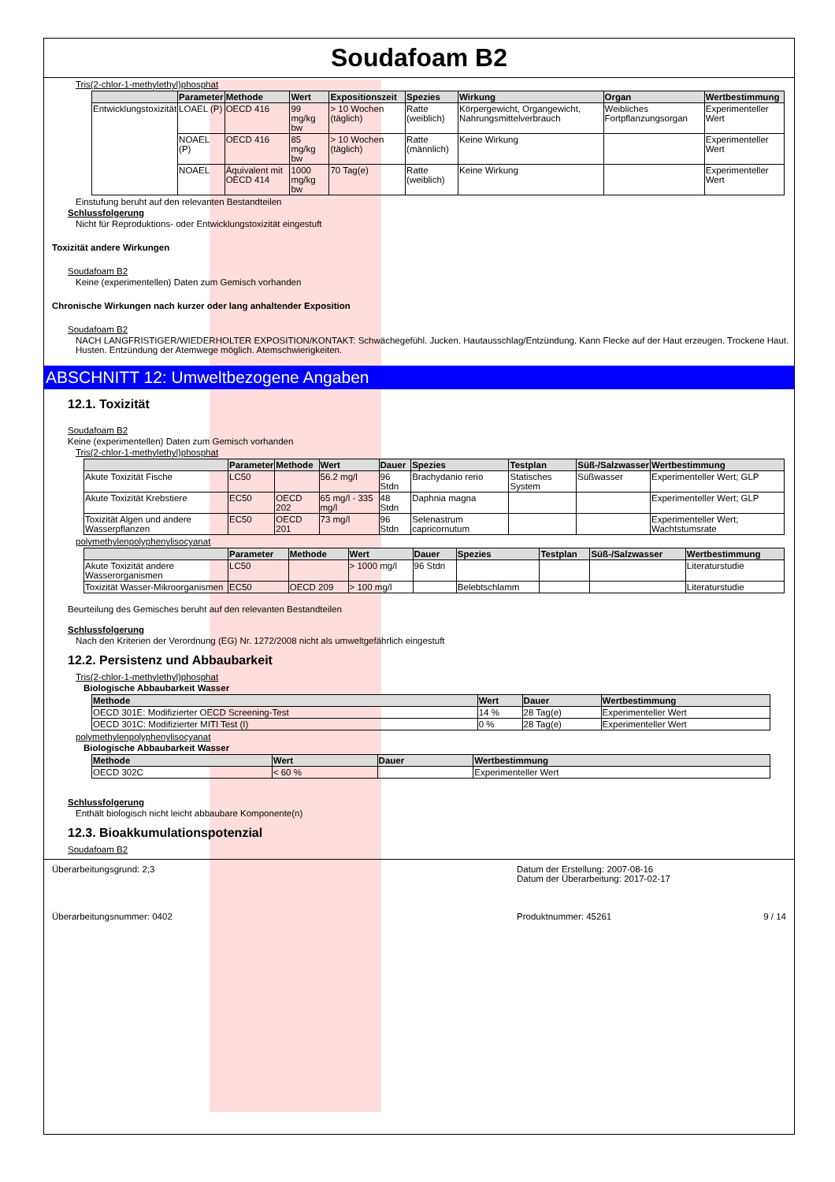Soudafoam B2
Tris(2-chlor-1-methylethyl)phosphat
| | Parameter | Methode | Wert | Expositionszeit | Spezies | Wirkung | Organ | Wertbestimmung |
| --- | --- | --- | --- | --- | --- | --- | --- | --- |
| Entwicklungstoxizität | LOAEL (P) | OECD 416 | 99 mg/kg bw | > 10 Wochen (täglich) | Ratte (weiblich) | Körpergewicht, Organgewicht, Nahrungsmittelverbrauch | Weibliches Fortpflanzungsorgan | Experimenteller Wert |
| | NOAEL (P) | OECD 416 | 85 mg/kg bw | > 10 Wochen (täglich) | Ratte (männlich) | Keine Wirkung | | Experimenteller Wert |
| | NOAEL | Äquivalent mit OECD 414 | 1000 mg/kg bw | 70 Tag(e) | Ratte (weiblich) | Keine Wirkung | | Experimenteller Wert |
Einstufung beruht auf den relevanten Bestandteilen
Schlussfolgerung
Nicht für Reproduktions- oder Entwicklungstoxizität eingestuft
Toxizität andere Wirkungen
Soudafoam B2
Keine (experimentellen) Daten zum Gemisch vorhanden
Chronische Wirkungen nach kurzer oder lang anhaltender Exposition
Soudafoam B2
NACH LANGFRISTIGER/WIEDERHOLTER EXPOSITION/KONTAKT: Schwächegefühl. Jucken. Hautausschlag/Entzündung. Kann Flecke auf der Haut erzeugen. Trockene Haut. Husten. Entzündung der Atemwege möglich. Atemschwierigkeiten.
ABSCHNITT 12: Umweltbezogene Angaben
12.1. Toxizität
Soudafoam B2
Keine (experimentellen) Daten zum Gemisch vorhanden
Tris(2-chlor-1-methylethyl)phosphat
| | Parameter | Methode | Wert | Dauer | Spezies | Testplan | Süß-/Salzwasser | Wertbestimmung |
| --- | --- | --- | --- | --- | --- | --- | --- | --- |
| Akute Toxizität Fische | LC50 | | 56.2 mg/l | 96 Stdn | Brachydanio rerio | Statisches System | Süßwasser | Experimenteller Wert; GLP |
| Akute Toxizität Krebstiere | EC50 | OECD 202 | 65 mg/l - 335 mg/l | 48 Stdn | Daphnia magna | | | Experimenteller Wert; GLP |
| Toxizität Algen und andere Wasserpflanzen | EC50 | OECD 201 | 73 mg/l | 96 Stdn | Selenastrum capricornutum | | | Experimenteller Wert; Wachtstumsrate |
polymethylenpolyphenylisocyanat
| | Parameter | Methode | Wert | Dauer | Spezies | Testplan | Süß-/Salzwasser | Wertbestimmung |
| --- | --- | --- | --- | --- | --- | --- | --- | --- |
| Akute Toxizität andere Wasserorganismen | LC50 | | > 1000 mg/l | 96 Stdn | | | | Literaturstudie |
| Toxizität Wasser-Mikroorganismen | EC50 | OECD 209 | > 100 mg/l | | Belebtschlamm | | | Literaturstudie |
Beurteilung des Gemisches beruht auf den relevanten Bestandteilen
Schlussfolgerung
Nach den Kriterien der Verordnung (EG) Nr. 1272/2008 nicht als umweltgefährlich eingestuft
12.2. Persistenz und Abbaubarkeit
Tris(2-chlor-1-methylethyl)phosphat
Biologische Abbaubarkeit Wasser
| Methode | Wert | Dauer | Wertbestimmung |
| --- | --- | --- | --- |
| OECD 301E: Modifizierter OECD Screening-Test | 14 % | 28 Tag(e) | Experimenteller Wert |
| OECD 301C: Modifizierter MITI Test (I) | 0 % | 28 Tag(e) | Experimenteller Wert |
polymethylenpolyphenylisocyanat
Biologische Abbaubarkeit Wasser
| Methode | Wert | Dauer | Wertbestimmung |
| --- | --- | --- | --- |
| OECD 302C | < 60 % | | Experimenteller Wert |
Schlussfolgerung
Enthält biologisch nicht leicht abbaubare Komponente(n)
12.3. Bioakkumulationspotenzial
Soudafoam B2
Überarbeitungsgrund: 2;3
Datum der Erstellung: 2007-08-16
Datum der Überarbeitung: 2017-02-17
Überarbeitungsnummer: 0402
Produktnummer: 45261 9 / 14